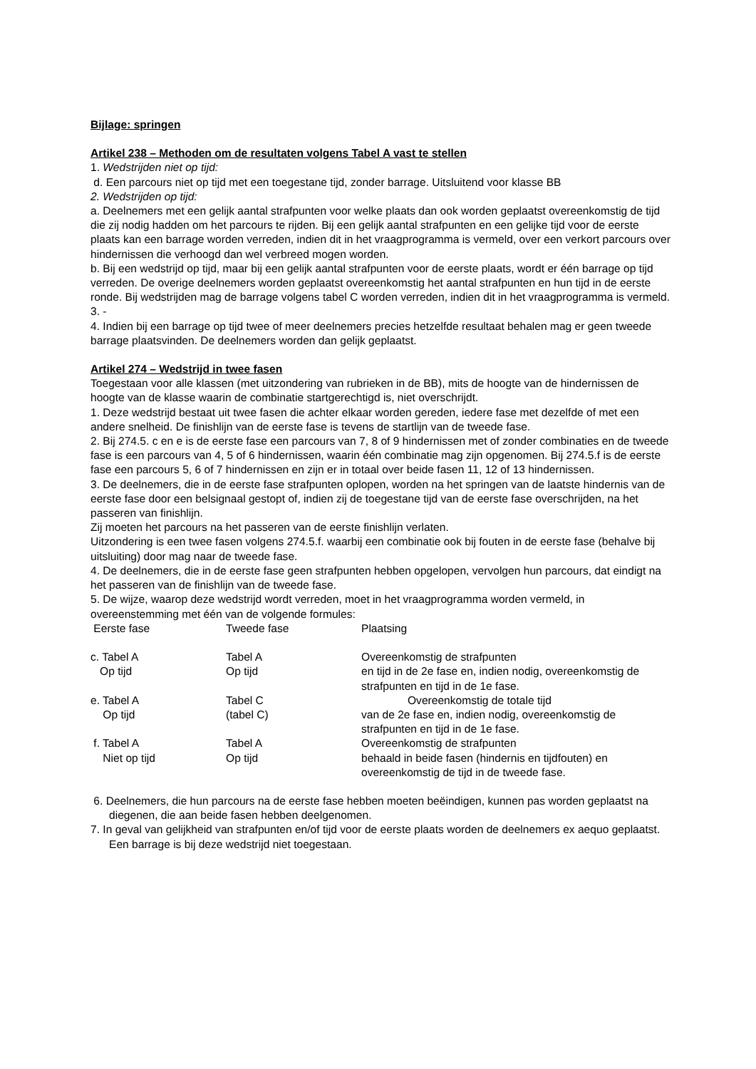Bijlage: springen
Artikel 238 – Methoden om de resultaten volgens Tabel A vast te stellen
1. Wedstrijden niet op tijd:
d. Een parcours niet op tijd met een toegestane tijd, zonder barrage. Uitsluitend voor klasse BB
2. Wedstrijden op tijd:
a. Deelnemers met een gelijk aantal strafpunten voor welke plaats dan ook worden geplaatst overeenkomstig de tijd die zij nodig hadden om het parcours te rijden. Bij een gelijk aantal strafpunten en een gelijke tijd voor de eerste plaats kan een barrage worden verreden, indien dit in het vraagprogramma is vermeld, over een verkort parcours over hindernissen die verhoogd dan wel verbreed mogen worden.
b. Bij een wedstrijd op tijd, maar bij een gelijk aantal strafpunten voor de eerste plaats, wordt er één barrage op tijd verreden. De overige deelnemers worden geplaatst overeenkomstig het aantal strafpunten en hun tijd in de eerste ronde. Bij wedstrijden mag de barrage volgens tabel C worden verreden, indien dit in het vraagprogramma is vermeld.
3. -
4. Indien bij een barrage op tijd twee of meer deelnemers precies hetzelfde resultaat behalen mag er geen tweede barrage plaatsvinden. De deelnemers worden dan gelijk geplaatst.
Artikel 274 – Wedstrijd in twee fasen
Toegestaan voor alle klassen (met uitzondering van rubrieken in de BB), mits de hoogte van de hindernissen de hoogte van de klasse waarin de combinatie startgerechtigd is, niet overschrijdt.
1. Deze wedstrijd bestaat uit twee fasen die achter elkaar worden gereden, iedere fase met dezelfde of met een andere snelheid. De finishlijn van de eerste fase is tevens de startlijn van de tweede fase.
2. Bij 274.5. c en e is de eerste fase een parcours van 7, 8 of 9 hindernissen met of zonder combinaties en de tweede fase is een parcours van 4, 5 of 6 hindernissen, waarin één combinatie mag zijn opgenomen. Bij 274.5.f is de eerste fase een parcours 5, 6 of 7 hindernissen en zijn er in totaal over beide fasen 11, 12 of 13 hindernissen.
3. De deelnemers, die in de eerste fase strafpunten oplopen, worden na het springen van de laatste hindernis van de eerste fase door een belsignaal gestopt of, indien zij de toegestane tijd van de eerste fase overschrijden, na het passeren van finishlijn.
Zij moeten het parcours na het passeren van de eerste finishlijn verlaten.
Uitzondering is een twee fasen volgens 274.5.f. waarbij een combinatie ook bij fouten in de eerste fase (behalve bij uitsluiting) door mag naar de tweede fase.
4. De deelnemers, die in de eerste fase geen strafpunten hebben opgelopen, vervolgen hun parcours, dat eindigt na het passeren van de finishlijn van de tweede fase.
5. De wijze, waarop deze wedstrijd wordt verreden, moet in het vraagprogramma worden vermeld, in overeenstemming met één van de volgende formules:
| Eerste fase | Tweede fase | Plaatsing |
| c. Tabel A Op tijd | Tabel A Op tijd | Overeenkomstig de strafpunten en tijd in de 2e fase en, indien nodig, overeenkomstig de strafpunten en tijd in de 1e fase. |
| e. Tabel A Op tijd | Tabel C (tabel C) | Overeenkomstig de totale tijd van de 2e fase en, indien nodig, overeenkomstig de strafpunten en tijd in de 1e fase. |
| f. Tabel A Niet op tijd | Tabel A Op tijd | Overeenkomstig de strafpunten behaald in beide fasen (hindernis en tijdfouten) en overeenkomstig de tijd in de tweede fase. |
6. Deelnemers, die hun parcours na de eerste fase hebben moeten beëindigen, kunnen pas worden geplaatst na diegenen, die aan beide fasen hebben deelgenomen.
7. In geval van gelijkheid van strafpunten en/of tijd voor de eerste plaats worden de deelnemers ex aequo geplaatst. Een barrage is bij deze wedstrijd niet toegestaan.